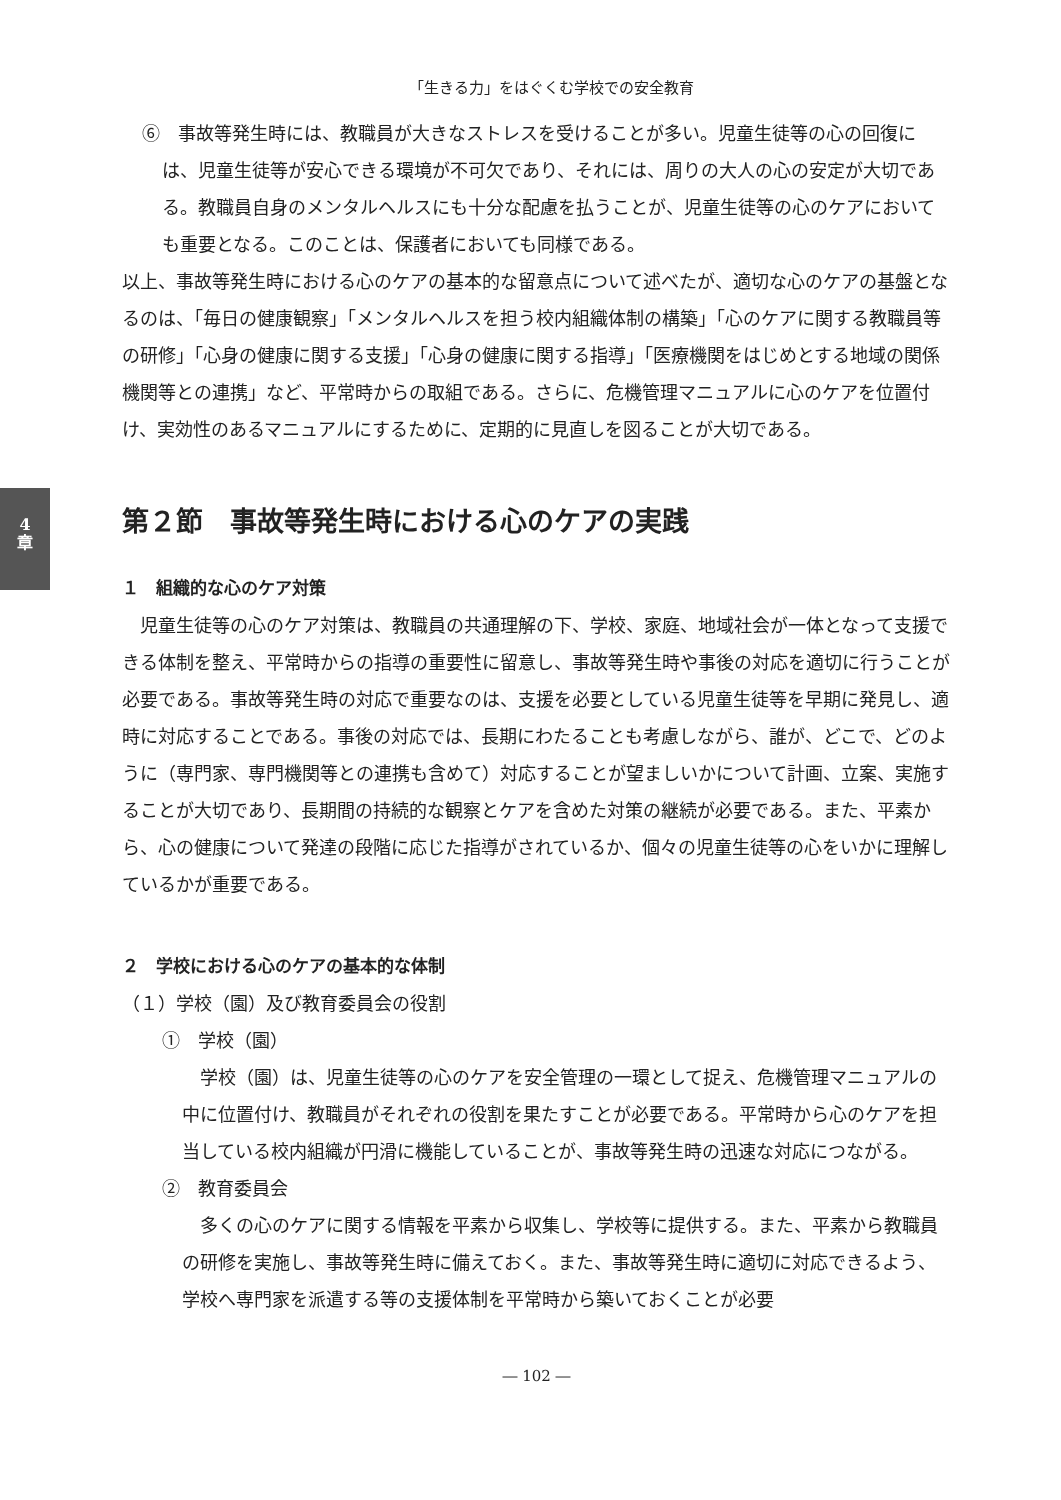4
章
「生きる力」をはぐくむ学校での安全教育
⑥　事故等発生時には、教職員が大きなストレスを受けることが多い。児童生徒等の心の回復には、児童生徒等が安心できる環境が不可欠であり、それには、周りの大人の心の安定が大切である。教職員自身のメンタルヘルスにも十分な配慮を払うことが、児童生徒等の心のケアにおいても重要となる。このことは、保護者においても同様である。
以上、事故等発生時における心のケアの基本的な留意点について述べたが、適切な心のケアの基盤となるのは、「毎日の健康観察」「メンタルヘルスを担う校内組織体制の構築」「心のケアに関する教職員等の研修」「心身の健康に関する支援」「心身の健康に関する指導」「医療機関をはじめとする地域の関係機関等との連携」など、平常時からの取組である。さらに、危機管理マニュアルに心のケアを位置付け、実効性のあるマニュアルにするために、定期的に見直しを図ることが大切である。
第２節　事故等発生時における心のケアの実践
１　組織的な心のケア対策
児童生徒等の心のケア対策は、教職員の共通理解の下、学校、家庭、地域社会が一体となって支援できる体制を整え、平常時からの指導の重要性に留意し、事故等発生時や事後の対応を適切に行うことが必要である。事故等発生時の対応で重要なのは、支援を必要としている児童生徒等を早期に発見し、適時に対応することである。事後の対応では、長期にわたることも考慮しながら、誰が、どこで、どのように（専門家、専門機関等との連携も含めて）対応することが望ましいかについて計画、立案、実施することが大切であり、長期間の持続的な観察とケアを含めた対策の継続が必要である。また、平素から、心の健康について発達の段階に応じた指導がされているか、個々の児童生徒等の心をいかに理解しているかが重要である。
２　学校における心のケアの基本的な体制
（１）学校（園）及び教育委員会の役割
①　学校（園）
学校（園）は、児童生徒等の心のケアを安全管理の一環として捉え、危機管理マニュアルの中に位置付け、教職員がそれぞれの役割を果たすことが必要である。平常時から心のケアを担当している校内組織が円滑に機能していることが、事故等発生時の迅速な対応につながる。
②　教育委員会
多くの心のケアに関する情報を平素から収集し、学校等に提供する。また、平素から教職員の研修を実施し、事故等発生時に備えておく。また、事故等発生時に適切に対応できるよう、学校へ専門家を派遣する等の支援体制を平常時から築いておくことが必要
― 102 ―